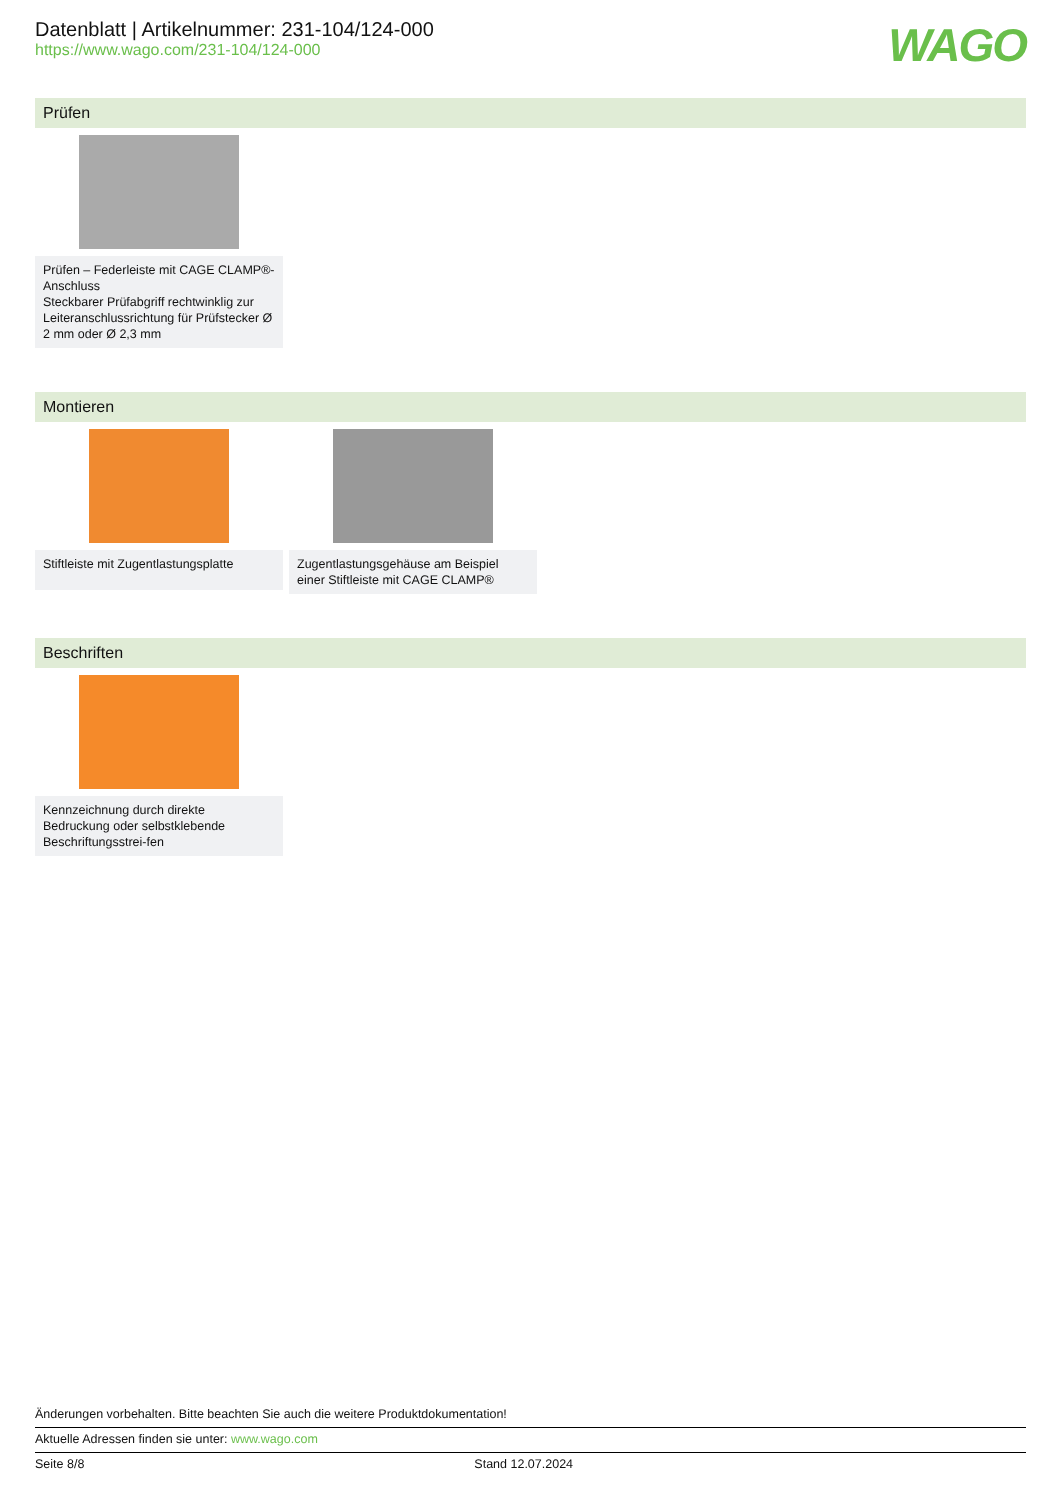Datenblatt | Artikelnummer: 231-104/124-000
https://www.wago.com/231-104/124-000
WAGO
Prüfen
Prüfen – Federleiste mit CAGE CLAMP®-Anschluss
Steckbarer Prüfabgriff rechtwinklig zur Leiteranschlussrichtung für Prüfstecker Ø 2 mm oder Ø 2,3 mm
Montieren
Stiftleiste mit Zugentlastungsplatte
Zugentlastungsgehäuse am Beispiel einer Stiftleiste mit CAGE CLAMP®
Beschriften
Kennzeichnung durch direkte Bedruckung oder selbstklebende Beschriftungsstrei-fen
Änderungen vorbehalten. Bitte beachten Sie auch die weitere Produktdokumentation!
Aktuelle Adressen finden sie unter: www.wago.com
Seite 8/8 Stand 12.07.2024